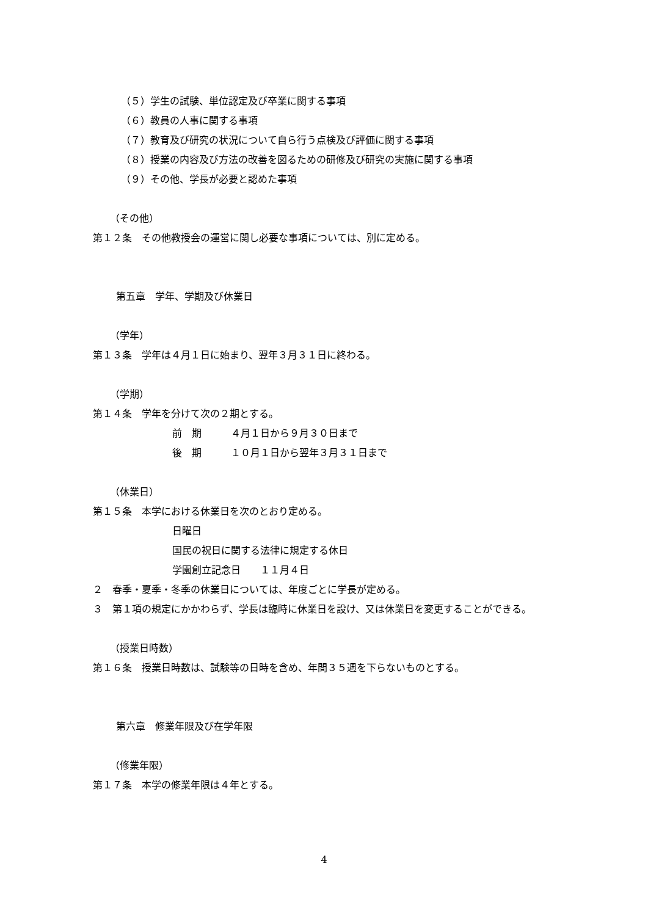（５）学生の試験、単位認定及び卒業に関する事項
（６）教員の人事に関する事項
（７）教育及び研究の状況について自ら行う点検及び評価に関する事項
（８）授業の内容及び方法の改善を図るための研修及び研究の実施に関する事項
（９）その他、学長が必要と認めた事項
（その他）
第１２条　その他教授会の運営に関し必要な事項については、別に定める。
第五章　学年、学期及び休業日
（学年）
第１３条　学年は４月１日に始まり、翌年３月３１日に終わる。
（学期）
第１４条　学年を分けて次の２期とする。
前　期　　　４月１日から９月３０日まで
後　期　　　１０月１日から翌年３月３１日まで
（休業日）
第１５条　本学における休業日を次のとおり定める。
日曜日
国民の祝日に関する法律に規定する休日
学園創立記念日　　１１月４日
２　春季・夏季・冬季の休業日については、年度ごとに学長が定める。
３　第１項の規定にかかわらず、学長は臨時に休業日を設け、又は休業日を変更することができる。
（授業日時数）
第１６条　授業日時数は、試験等の日時を含め、年間３５週を下らないものとする。
第六章　修業年限及び在学年限
（修業年限）
第１７条　本学の修業年限は４年とする。
4